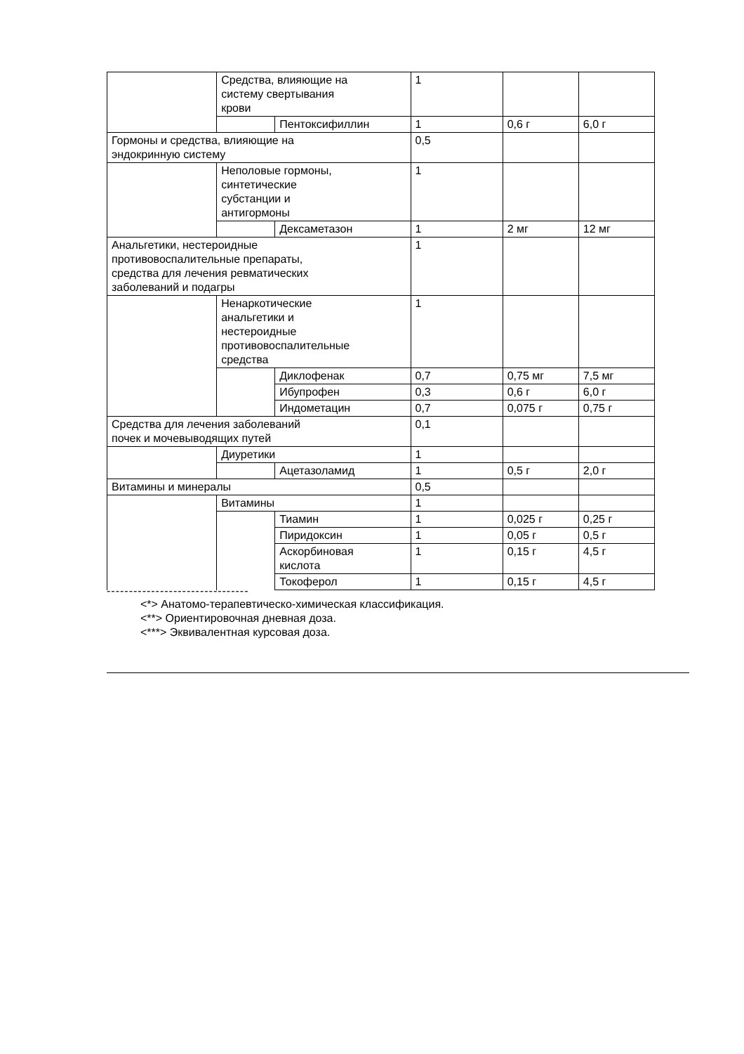| | Средства, влияющие на систему свертывания крови | | 1 | | |
| | | Пентоксифиллин | 1 | 0,6 г | 6,0 г |
| Гормоны и средства, влияющие на эндокринную систему | | | 0,5 | | |
| | Неполовые гормоны, синтетические субстанции и антигормоны | | 1 | | |
| | | Дексаметазон | 1 | 2 мг | 12 мг |
| Анальгетики, нестероидные противовоспалительные препараты, средства для лечения ревматических заболеваний и подагры | | | 1 | | |
| | Ненаркотические анальгетики и нестероидные противовоспалительные средства | | 1 | | |
| | | Диклофенак | 0,7 | 0,75 мг | 7,5 мг |
| | | Ибупрофен | 0,3 | 0,6 г | 6,0 г |
| | | Индометацин | 0,7 | 0,075 г | 0,75 г |
| Средства для лечения заболеваний почек и мочевыводящих путей | | | 0,1 | | |
| | Диуретики | | 1 | | |
| | | Ацетазоламид | 1 | 0,5 г | 2,0 г |
| Витамины и минералы | | | 0,5 | | |
| | Витамины | | 1 | | |
| | | Тиамин | 1 | 0,025 г | 0,25 г |
| | | Пиридоксин | 1 | 0,05 г | 0,5 г |
| | | Аскорбиновая кислота | 1 | 0,15 г | 4,5 г |
| | | Токоферол | 1 | 0,15 г | 4,5 г |
--------------------------------
<*> Анатомо-терапевтическо-химическая классификация.
<**> Ориентировочная дневная доза.
<***> Эквивалентная курсовая доза.